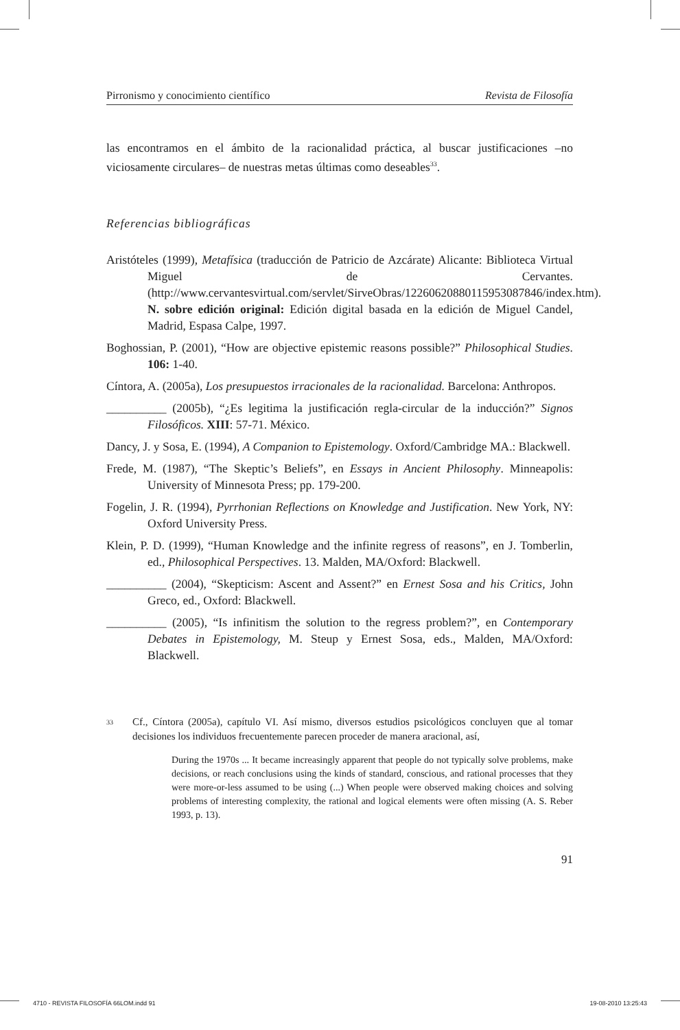Pirronismo y conocimiento científico Revista de Filosofía
las encontramos en el ámbito de la racionalidad práctica, al buscar justificaciones –no viciosamente circulares– de nuestras metas últimas como deseables<sup>33</sup>.
Referencias bibliográficas
Aristóteles (1999), Metafísica (traducción de Patricio de Azcárate) Alicante: Biblioteca Virtual Miguel de Cervantes. (http://www.cervantesvirtual.com/servlet/SirveObras/12260620880115953087846/index.htm). N. sobre edición original: Edición digital basada en la edición de Miguel Candel, Madrid, Espasa Calpe, 1997.
Boghossian, P. (2001), “How are objective epistemic reasons possible?” Philosophical Studies. 106: 1-40.
Cíntora, A. (2005a), Los presupuestos irracionales de la racionalidad. Barcelona: Anthropos.
__________ (2005b), “¿Es legitima la justificación regla-circular de la inducción?” Signos Filosóficos. XIII: 57-71. México.
Dancy, J. y Sosa, E. (1994), A Companion to Epistemology. Oxford/Cambridge MA.: Blackwell.
Frede, M. (1987), “The Skeptic’s Beliefs”, en Essays in Ancient Philosophy. Minneapolis: University of Minnesota Press; pp. 179-200.
Fogelin, J. R. (1994), Pyrrhonian Reflections on Knowledge and Justification. New York, NY: Oxford University Press.
Klein, P. D. (1999), “Human Knowledge and the infinite regress of reasons”, en J. Tomberlin, ed., Philosophical Perspectives. 13. Malden, MA/Oxford: Blackwell.
__________ (2004), “Skepticism: Ascent and Assent?” en Ernest Sosa and his Critics, John Greco, ed., Oxford: Blackwell.
__________ (2005), “Is infinitism the solution to the regress problem?”, en Contemporary Debates in Epistemology, M. Steup y Ernest Sosa, eds., Malden, MA/Oxford: Blackwell.
33
Cf., Cíntora (2005a), capítulo VI. Así mismo, diversos estudios psicológicos concluyen que al tomar decisiones los individuos frecuentemente parecen proceder de manera aracional, así,
During the 1970s ... It became increasingly apparent that people do not typically solve problems, make decisions, or reach conclusions using the kinds of standard, conscious, and rational processes that they were more-or-less assumed to be using (...) When people were observed making choices and solving problems of interesting complexity, the rational and logical elements were often missing (A. S. Reber 1993, p. 13).
91
4710 - REVISTA FILOSOFÍA 66LOM.indd 91 19-08-2010 13:25:43